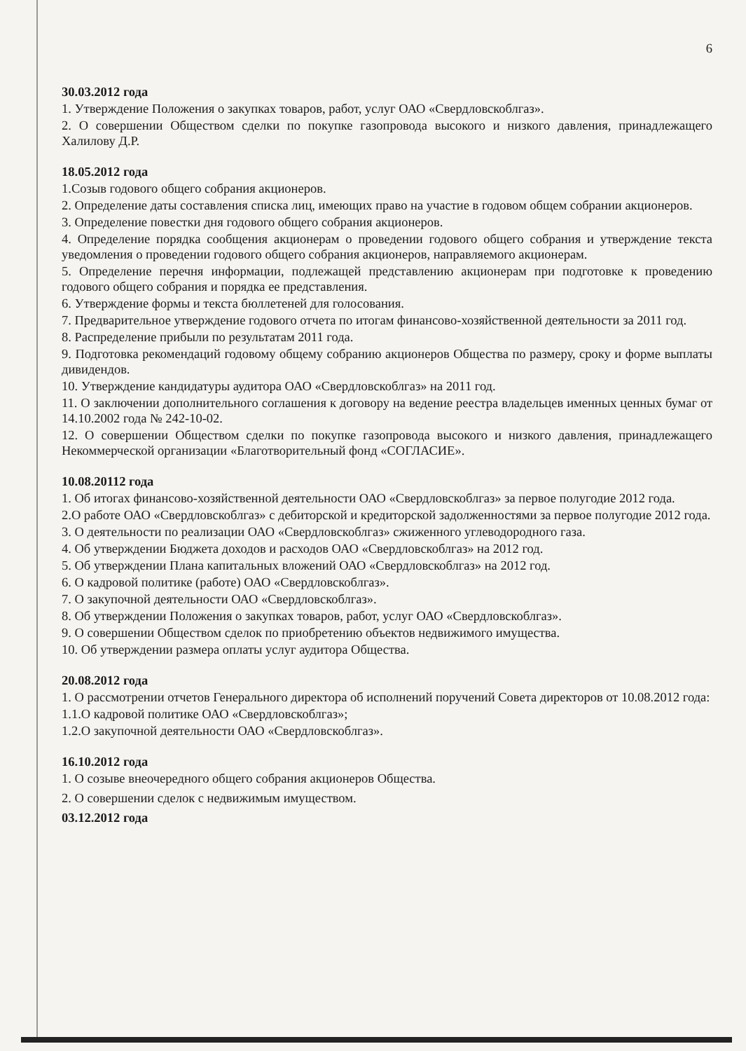6
30.03.2012 года
1. Утверждение Положения о закупках товаров, работ, услуг ОАО «Свердловскоблгаз».
2. О совершении Обществом сделки по покупке газопровода высокого и низкого давления, принадлежащего Халилову Д.Р.
18.05.2012 года
1.Созыв годового общего собрания акционеров.
2. Определение даты составления списка лиц, имеющих право на участие в годовом общем собрании акционеров.
3. Определение повестки дня годового общего собрания акционеров.
4. Определение порядка сообщения акционерам о проведении годового общего собрания и утверждение текста уведомления о проведении годового общего собрания акционеров, направляемого акционерам.
5. Определение перечня информации, подлежащей представлению акционерам при подготовке к проведению годового общего собрания и порядка ее представления.
6. Утверждение формы и текста бюллетеней для голосования.
7. Предварительное утверждение годового отчета по итогам финансово-хозяйственной деятельности за 2011 год.
8. Распределение прибыли по результатам 2011 года.
9. Подготовка рекомендаций годовому общему собранию акционеров Общества по размеру, сроку и форме выплаты дивидендов.
10. Утверждение кандидатуры аудитора ОАО «Свердловскоблгаз» на 2011 год.
11. О заключении дополнительного соглашения к договору на ведение реестра владельцев именных ценных бумаг от 14.10.2002 года № 242-10-02.
12. О совершении Обществом сделки по покупке газопровода высокого и низкого давления, принадлежащего Некоммерческой организации «Благотворительный фонд «СОГЛАСИЕ».
10.08.20112 года
1. Об итогах финансово-хозяйственной деятельности ОАО «Свердловскоблгаз» за первое полугодие 2012 года.
2.О работе ОАО «Свердловскоблгаз» с дебиторской и кредиторской задолженностями за первое полугодие 2012 года.
3. О деятельности по реализации ОАО «Свердловскоблгаз» сжиженного углеводородного газа.
4. Об утверждении Бюджета доходов и расходов ОАО «Свердловскоблгаз» на 2012 год.
5. Об утверждении Плана капитальных вложений ОАО «Свердловскоблгаз» на 2012 год.
6. О кадровой политике (работе) ОАО «Свердловскоблгаз».
7. О закупочной деятельности ОАО «Свердловскоблгаз».
8. Об утверждении Положения о закупках товаров, работ, услуг ОАО «Свердловскоблгаз».
9. О совершении Обществом сделок по приобретению объектов недвижимого имущества.
10. Об утверждении размера оплаты услуг аудитора Общества.
20.08.2012 года
1. О рассмотрении отчетов Генерального директора об исполнений поручений Совета директоров от 10.08.2012 года:
1.1.О кадровой политике ОАО «Свердловскоблгаз»;
1.2.О закупочной деятельности ОАО «Свердловскоблгаз».
16.10.2012 года
1. О созыве внеочередного общего собрания акционеров Общества.
2. О совершении сделок с недвижимым имуществом.
03.12.2012 года